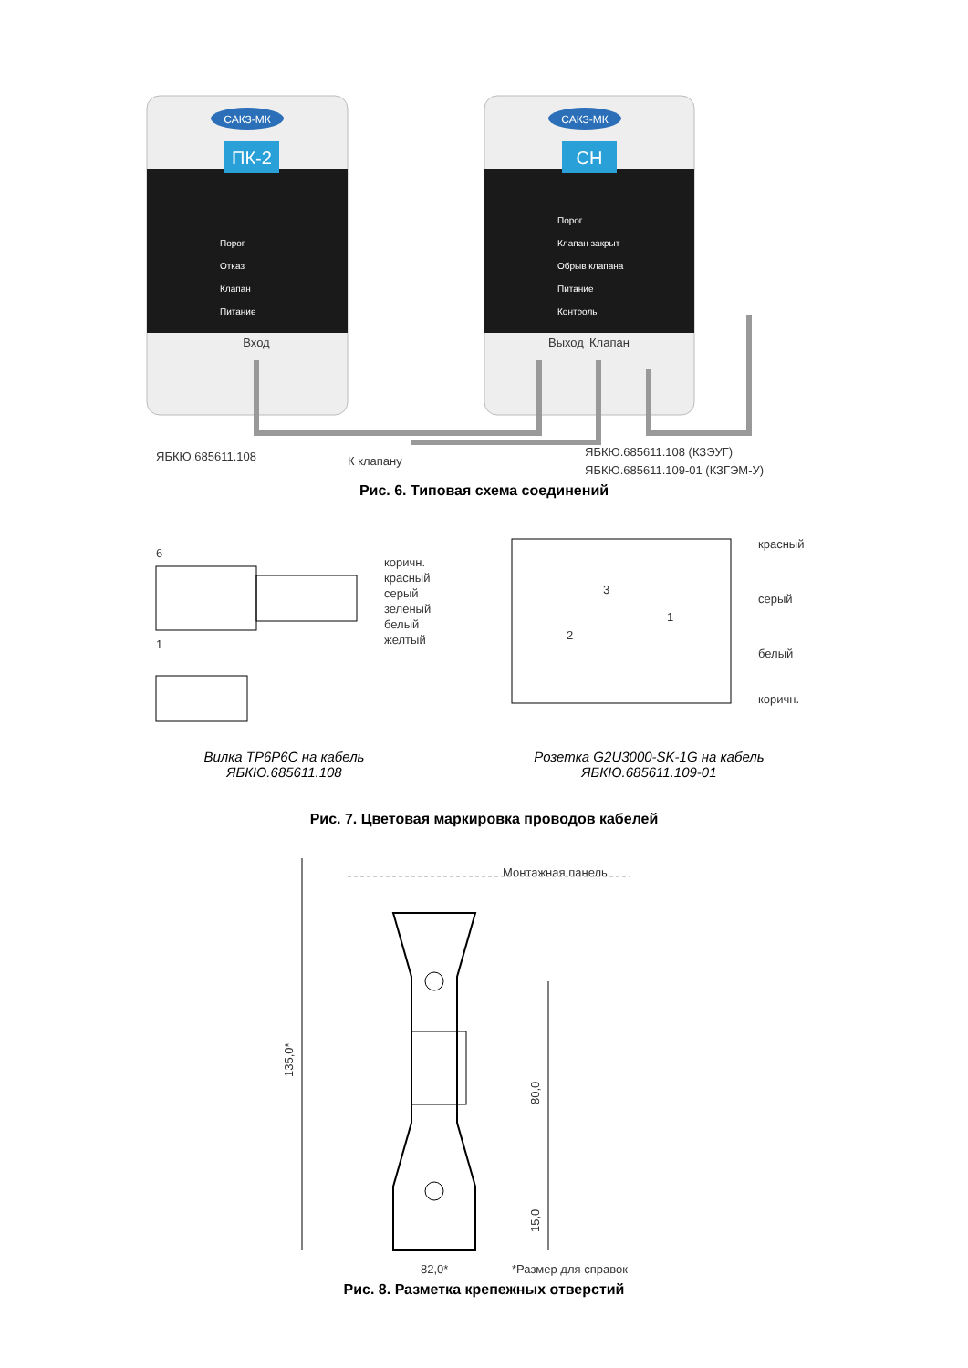САКЗ-МК
ПК-2
Порог
Отказ
Клапан
Питание
Вход
САКЗ-МК
СН
Порог
Клапан закрыт
Обрыв клапана
Питание
Контроль
Выход
Клапан
ЯБКЮ.685611.108
К клапану
ЯБКЮ.685611.108 (КЗЭУГ)
ЯБКЮ.685611.109-01 (КЗГЭМ-У)
Рис. 6. Типовая схема соединений
6
1
коричн.
красный
серый
зеленый
белый
желтый
3
2
1
красный
серый
белый
коричн.
Вилка TP6P6C на кабель
ЯБКЮ.685611.108
Розетка G2U3000-SK-1G на кабель
ЯБКЮ.685611.109-01
Рис. 7. Цветовая маркировка проводов кабелей
135,0*
80,0
15,0
Монтажная панель
82,0*
*Размер для справок
Рис. 8. Разметка крепежных отверстий